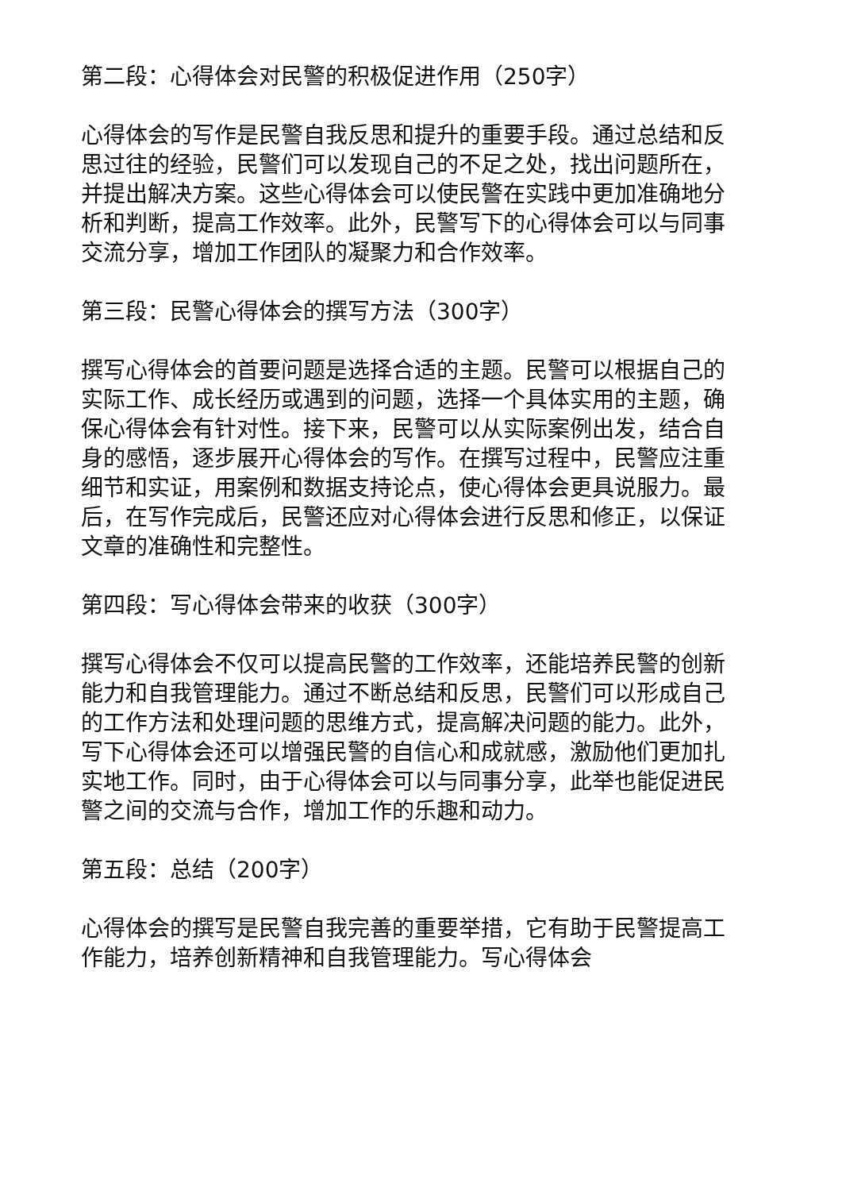第二段：心得体会对民警的积极促进作用（250字）
心得体会的写作是民警自我反思和提升的重要手段。通过总结和反思过往的经验，民警们可以发现自己的不足之处，找出问题所在，并提出解决方案。这些心得体会可以使民警在实践中更加准确地分析和判断，提高工作效率。此外，民警写下的心得体会可以与同事交流分享，增加工作团队的凝聚力和合作效率。
第三段：民警心得体会的撰写方法（300字）
撰写心得体会的首要问题是选择合适的主题。民警可以根据自己的实际工作、成长经历或遇到的问题，选择一个具体实用的主题，确保心得体会有针对性。接下来，民警可以从实际案例出发，结合自身的感悟，逐步展开心得体会的写作。在撰写过程中，民警应注重细节和实证，用案例和数据支持论点，使心得体会更具说服力。最后，在写作完成后，民警还应对心得体会进行反思和修正，以保证文章的准确性和完整性。
第四段：写心得体会带来的收获（300字）
撰写心得体会不仅可以提高民警的工作效率，还能培养民警的创新能力和自我管理能力。通过不断总结和反思，民警们可以形成自己的工作方法和处理问题的思维方式，提高解决问题的能力。此外，写下心得体会还可以增强民警的自信心和成就感，激励他们更加扎实地工作。同时，由于心得体会可以与同事分享，此举也能促进民警之间的交流与合作，增加工作的乐趣和动力。
第五段：总结（200字）
心得体会的撰写是民警自我完善的重要举措，它有助于民警提高工作能力，培养创新精神和自我管理能力。写心得体会